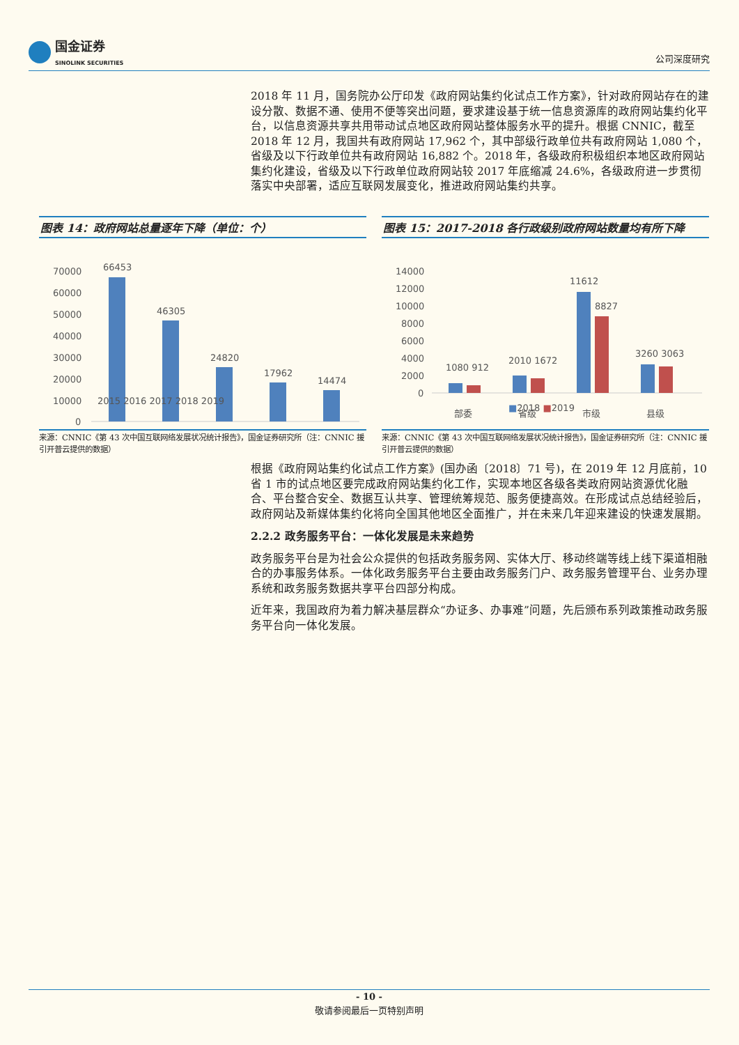国金证券
SINOLINK SECURITIES
公司深度研究
2018 年 11 月，国务院办公厅印发《政府网站集约化试点工作方案》，针对政府网站存在的建设分散、数据不通、使用不便等突出问题，要求建设基于统一信息资源库的政府网站集约化平台，以信息资源共享共用带动试点地区政府网站整体服务水平的提升。根据 CNNIC，截至 2018 年 12 月，我国共有政府网站 17,962 个，其中部级行政单位共有政府网站 1,080 个，省级及以下行政单位共有政府网站 16,882 个。2018 年，各级政府积极组织本地区政府网站集约化建设，省级及以下行政单位政府网站较 2017 年底缩减 24.6%，各级政府进一步贯彻落实中央部署，适应互联网发展变化，推进政府网站集约共享。
图表 14：政府网站总量逐年下降（单位：个）
70000
60000
50000
40000
30000
20000
10000
0
66453
46305
24820
17962
14474
2015 2016 2017 2018 2019
来源：CNNIC《第 43 次中国互联网络发展状况统计报告》，国金证券研究所（注：CNNIC 援引开普云提供的数据）
图表 15：2017-2018 各行政级别政府网站数量均有所下降
14000
12000
10000
8000
6000
4000
2000
0
1080 912
2010 1672
11612
8827
3260 3063
部委
省级
市级
县级
来源：CNNIC《第 43 次中国互联网络发展状况统计报告》，国金证券研究所（注：CNNIC 援引开普云提供的数据）
2015 2016 2017 2018 2019
■2018 ■2019
根据《政府网站集约化试点工作方案》(国办函〔2018〕71 号)，在 2019 年 12 月底前，10 省 1 市的试点地区要完成政府网站集约化工作，实现本地区各级各类政府网站资源优化融合、平台整合安全、数据互认共享、管理统筹规范、服务便捷高效。在形成试点总结经验后，政府网站及新媒体集约化将向全国其他地区全面推广，并在未来几年迎来建设的快速发展期。
2.2.2 政务服务平台：一体化发展是未来趋势
政务服务平台是为社会公众提供的包括政务服务网、实体大厅、移动终端等线上线下渠道相融合的办事服务体系。一体化政务服务平台主要由政务服务门户、政务服务管理平台、业务办理系统和政务服务数据共享平台四部分构成。
近年来，我国政府为着力解决基层群众“办证多、办事难”问题，先后颁布系列政策推动政务服务平台向一体化发展。
- 10 -
敬请参阅最后一页特别声明